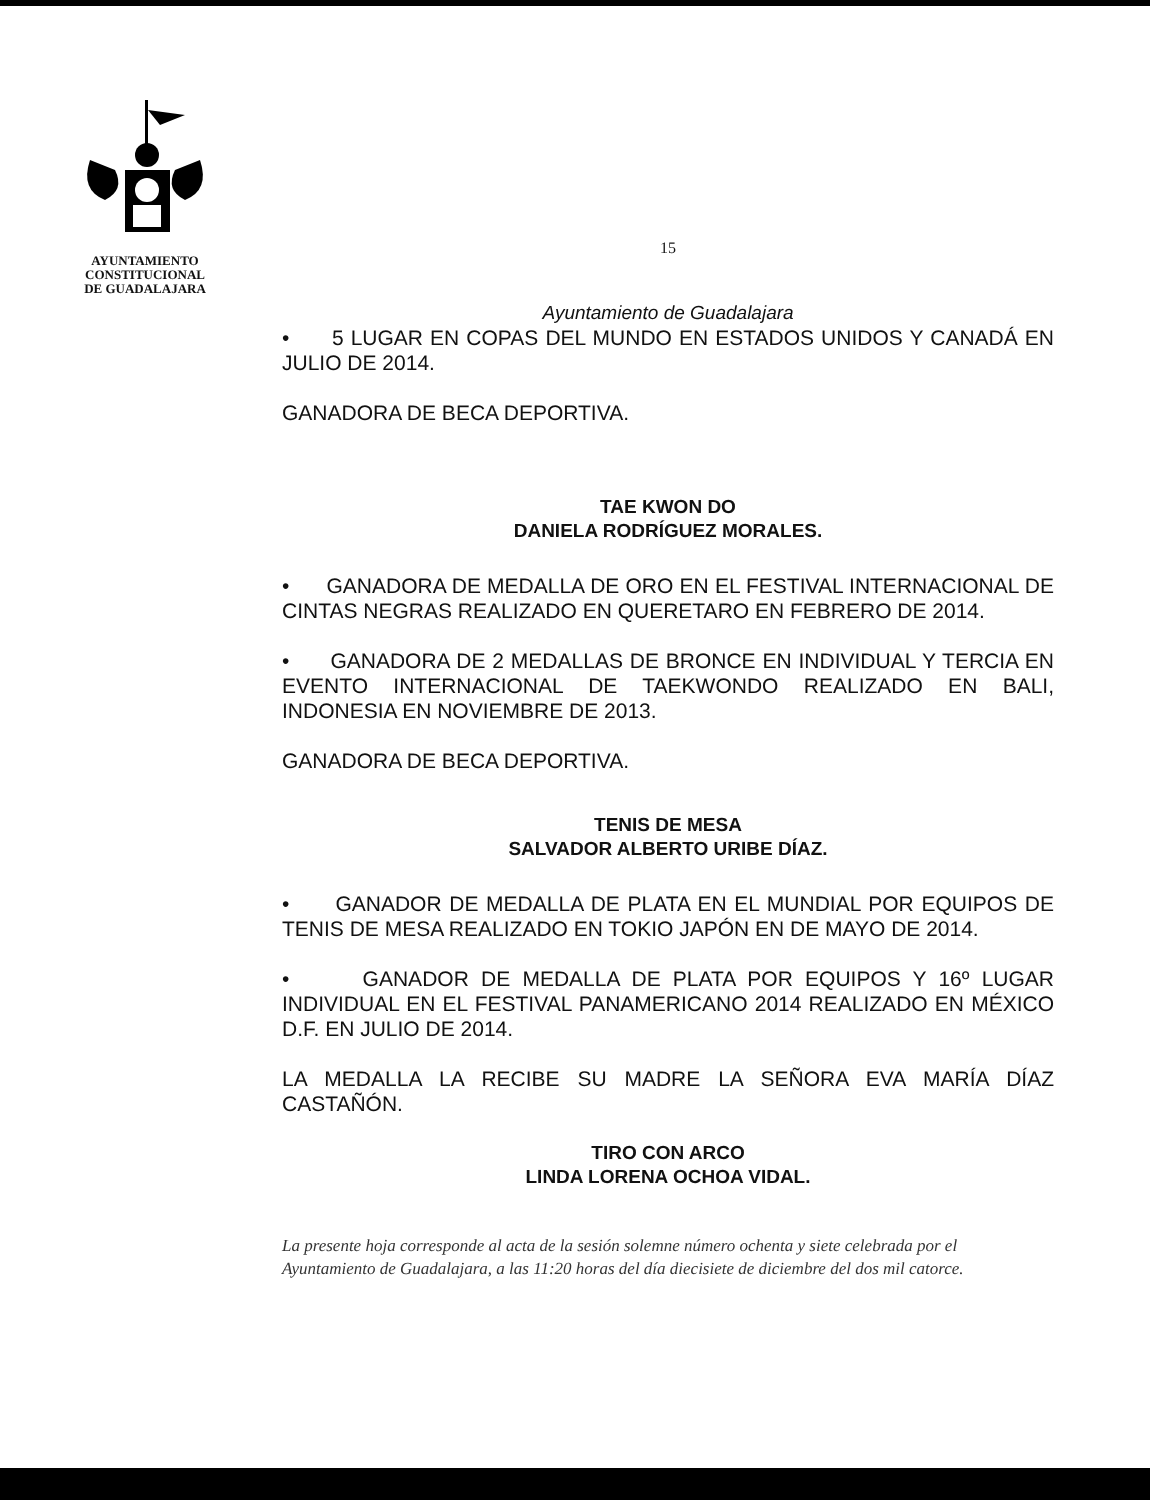AYUNTAMIENTO
CONSTITUCIONAL
DE GUADALAJARA
15
Ayuntamiento de Guadalajara
• 5 LUGAR EN COPAS DEL MUNDO EN ESTADOS UNIDOS Y CANADÁ EN JULIO DE 2014.
GANADORA DE BECA DEPORTIVA.
TAE KWON DO
DANIELA RODRÍGUEZ MORALES.
• GANADORA DE MEDALLA DE ORO EN EL FESTIVAL INTERNACIONAL DE CINTAS NEGRAS REALIZADO EN QUERETARO EN FEBRERO DE 2014.
• GANADORA DE 2 MEDALLAS DE BRONCE EN INDIVIDUAL Y TERCIA EN EVENTO INTERNACIONAL DE TAEKWONDO REALIZADO EN BALI, INDONESIA EN NOVIEMBRE DE 2013.
GANADORA DE BECA DEPORTIVA.
TENIS DE MESA
SALVADOR ALBERTO URIBE DÍAZ.
• GANADOR DE MEDALLA DE PLATA EN EL MUNDIAL POR EQUIPOS DE TENIS DE MESA REALIZADO EN TOKIO JAPÓN EN DE MAYO DE 2014.
• GANADOR DE MEDALLA DE PLATA POR EQUIPOS Y 16º LUGAR INDIVIDUAL EN EL FESTIVAL PANAMERICANO 2014 REALIZADO EN MÉXICO D.F. EN JULIO DE 2014.
LA MEDALLA LA RECIBE SU MADRE LA SEÑORA EVA MARÍA DÍAZ CASTAÑÓN.
TIRO CON ARCO
LINDA LORENA OCHOA VIDAL.
La presente hoja corresponde al acta de la sesión solemne número ochenta y siete celebrada por el Ayuntamiento de Guadalajara, a las 11:20 horas del día diecisiete de diciembre del dos mil catorce.